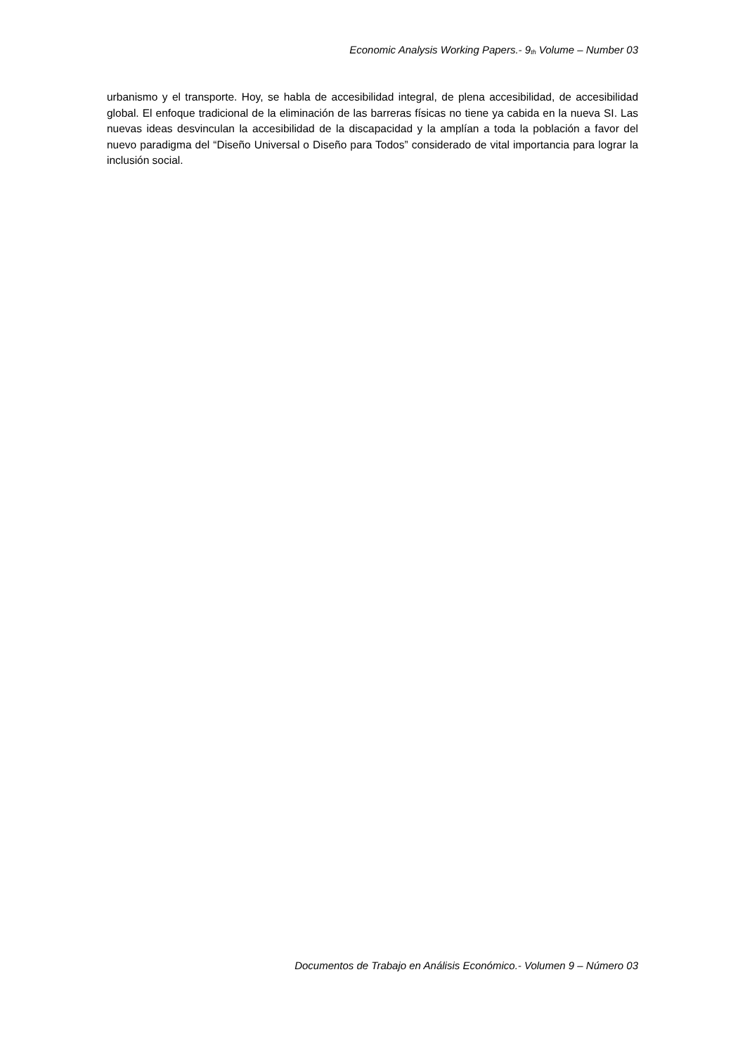Economic Analysis Working Papers.- 9<sub>th</sub> Volume – Number 03
urbanismo y el transporte. Hoy, se habla de accesibilidad integral, de plena accesibilidad, de accesibilidad global. El enfoque tradicional de la eliminación de las barreras físicas no tiene ya cabida en la nueva SI. Las nuevas ideas desvinculan la accesibilidad de la discapacidad y la amplían a toda la población a favor del nuevo paradigma del “Diseño Universal o Diseño para Todos” considerado de vital importancia para lograr la inclusión social.
Documentos de Trabajo en Análisis Económico.- Volumen 9 – Número 03